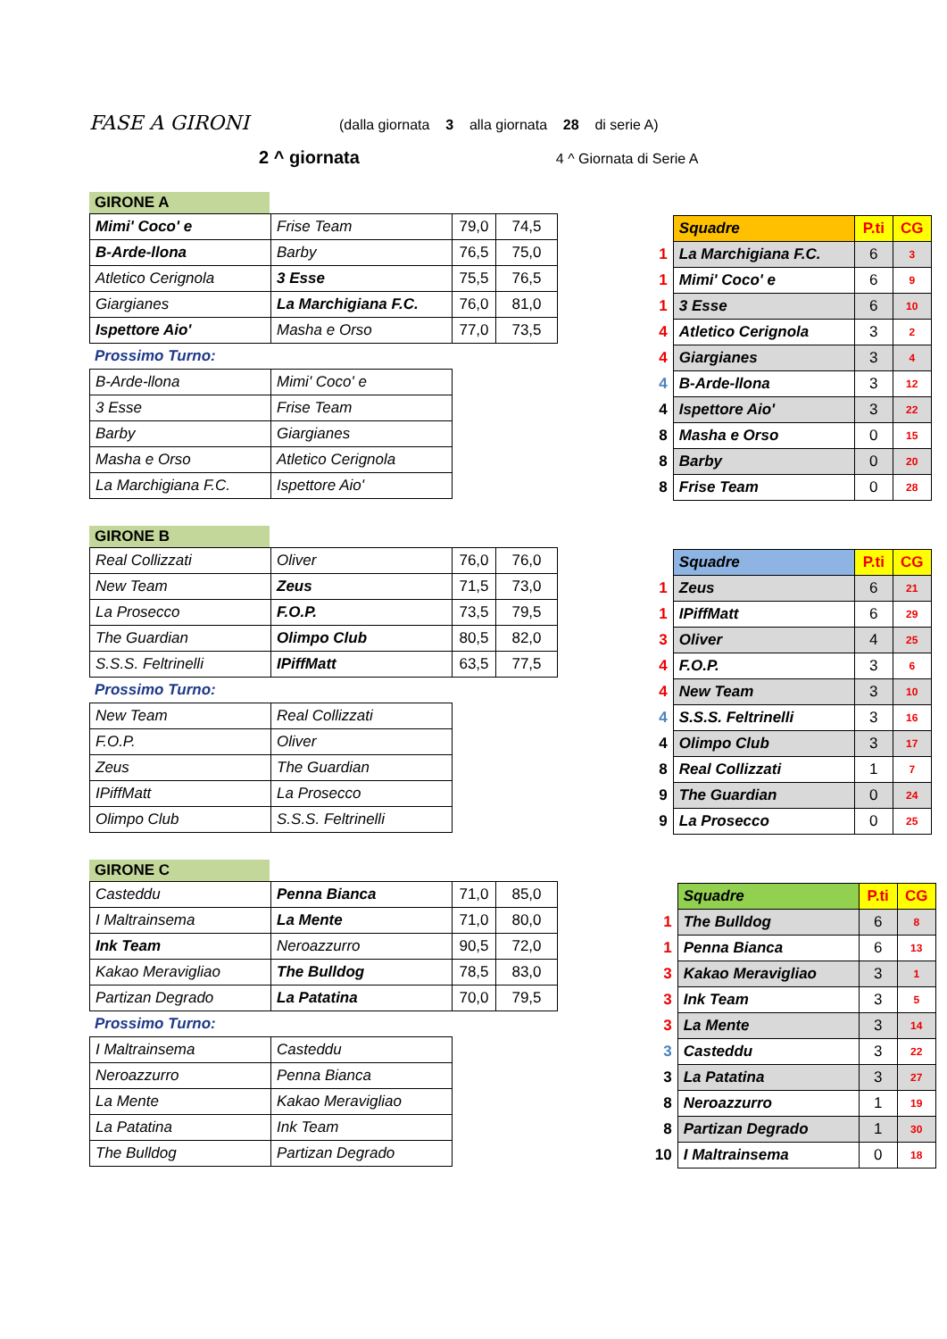FASE A GIRONI (dalla giornata 3 alla giornata 28 di serie A)
2 ^ giornata 4 ^ Giornata di Serie A
GIRONE A
| Mimi' Coco' e | Frise Team | 79,0 | 74,5 |
| B-Arde-llona | Barby | 76,5 | 75,0 |
| Atletico Cerignola | 3 Esse | 75,5 | 76,5 |
| Giargianes | La Marchigiana F.C. | 76,0 | 81,0 |
| Ispettore Aio' | Masha e Orso | 77,0 | 73,5 |
Prossimo Turno:
| B-Arde-llona | Mimi' Coco' e |
| 3 Esse | Frise Team |
| Barby | Giargianes |
| Masha e Orso | Atletico Cerignola |
| La Marchigiana F.C. | Ispettore Aio' |
| | Squadre | P.ti | CG |
| 1 | La Marchigiana F.C. | 6 | 3 |
| 1 | Mimi' Coco' e | 6 | 9 |
| 1 | 3 Esse | 6 | 10 |
| 4 | Atletico Cerignola | 3 | 2 |
| 4 | Giargianes | 3 | 4 |
| 4 | B-Arde-llona | 3 | 12 |
| 4 | Ispettore Aio' | 3 | 22 |
| 8 | Masha e Orso | 0 | 15 |
| 8 | Barby | 0 | 20 |
| 8 | Frise Team | 0 | 28 |
GIRONE B
| Real Collizzati | Oliver | 76,0 | 76,0 |
| New Team | Zeus | 71,5 | 73,0 |
| La Prosecco | F.O.P. | 73,5 | 79,5 |
| The Guardian | Olimpo Club | 80,5 | 82,0 |
| S.S.S. Feltrinelli | IPiffMatt | 63,5 | 77,5 |
Prossimo Turno:
| New Team | Real Collizzati |
| F.O.P. | Oliver |
| Zeus | The Guardian |
| IPiffMatt | La Prosecco |
| Olimpo Club | S.S.S. Feltrinelli |
| | Squadre | P.ti | CG |
| 1 | Zeus | 6 | 21 |
| 1 | IPiffMatt | 6 | 29 |
| 3 | Oliver | 4 | 25 |
| 4 | F.O.P. | 3 | 6 |
| 4 | New Team | 3 | 10 |
| 4 | S.S.S. Feltrinelli | 3 | 16 |
| 4 | Olimpo Club | 3 | 17 |
| 8 | Real Collizzati | 1 | 7 |
| 9 | The Guardian | 0 | 24 |
| 9 | La Prosecco | 0 | 25 |
GIRONE C
| Casteddu | Penna Bianca | 71,0 | 85,0 |
| I Maltrainsema | La Mente | 71,0 | 80,0 |
| Ink Team | Neroazzurro | 90,5 | 72,0 |
| Kakao Meravigliao | The Bulldog | 78,5 | 83,0 |
| Partizan Degrado | La Patatina | 70,0 | 79,5 |
Prossimo Turno:
| I Maltrainsema | Casteddu |
| Neroazzurro | Penna Bianca |
| La Mente | Kakao Meravigliao |
| La Patatina | Ink Team |
| The Bulldog | Partizan Degrado |
| | Squadre | P.ti | CG |
| 1 | The Bulldog | 6 | 8 |
| 1 | Penna Bianca | 6 | 13 |
| 3 | Kakao Meravigliao | 3 | 1 |
| 3 | Ink Team | 3 | 5 |
| 3 | La Mente | 3 | 14 |
| 3 | Casteddu | 3 | 22 |
| 3 | La Patatina | 3 | 27 |
| 8 | Neroazzurro | 1 | 19 |
| 8 | Partizan Degrado | 1 | 30 |
| 10 | I Maltrainsema | 0 | 18 |